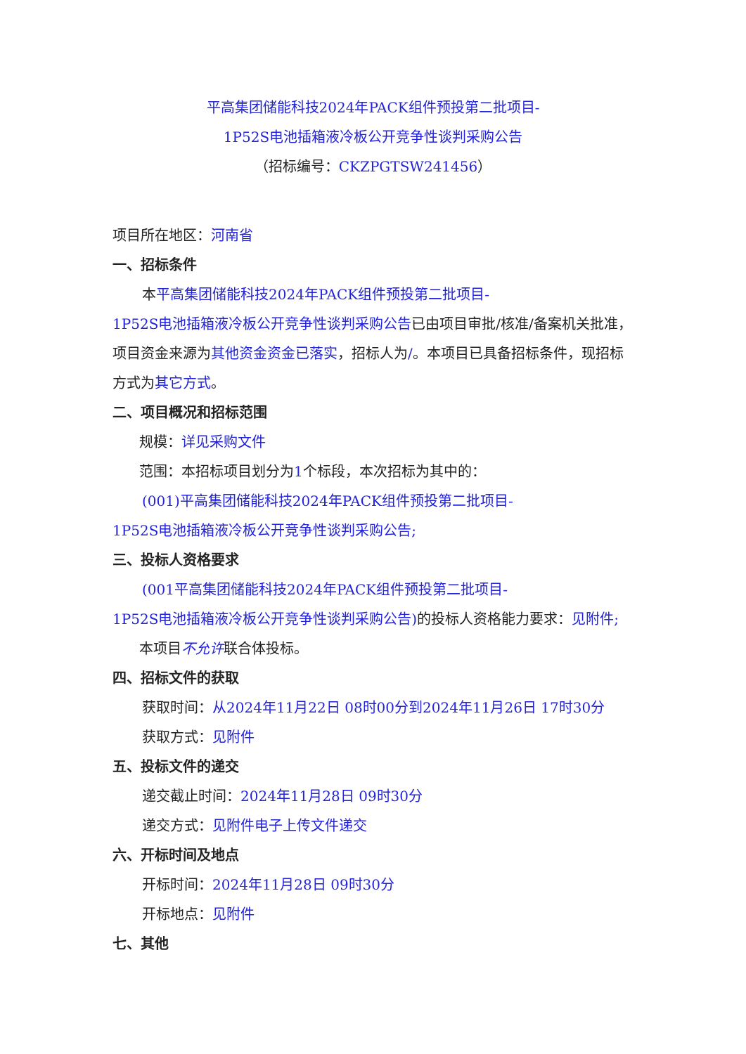平高集团储能科技2024年PACK组件预投第二批项目-
1P52S电池插箱液冷板公开竞争性谈判采购公告
（招标编号：CKZPGTSW241456）
项目所在地区：河南省
一、招标条件
本平高集团储能科技2024年PACK组件预投第二批项目-
1P52S电池插箱液冷板公开竞争性谈判采购公告已由项目审批/核准/备案机关批准，项目资金来源为其他资金资金已落实，招标人为/。本项目已具备招标条件，现招标方式为其它方式。
二、项目概况和招标范围
规模：详见采购文件
范围：本招标项目划分为1个标段，本次招标为其中的：
(001)平高集团储能科技2024年PACK组件预投第二批项目-
1P52S电池插箱液冷板公开竞争性谈判采购公告;
三、投标人资格要求
(001平高集团储能科技2024年PACK组件预投第二批项目-
1P52S电池插箱液冷板公开竞争性谈判采购公告) 的投标人资格能力要求：见附件;
本项目不允许联合体投标。
四、招标文件的获取
获取时间：从2024年11月22日 08时00分到2024年11月26日 17时30分
获取方式：见附件
五、投标文件的递交
递交截止时间：2024年11月28日 09时30分
递交方式：见附件电子上传文件递交
六、开标时间及地点
开标时间：2024年11月28日 09时30分
开标地点：见附件
七、其他